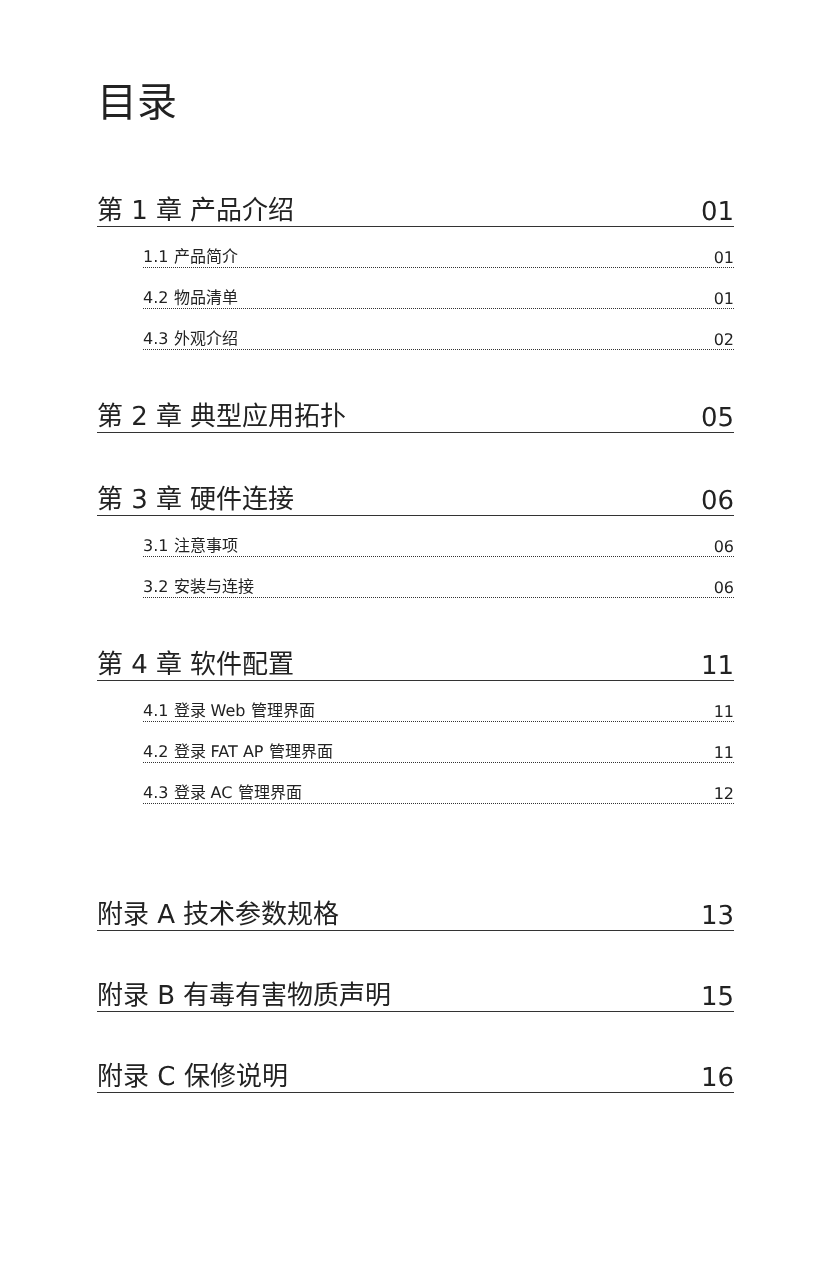目录
第 1 章 产品介绍 01
1.1 产品简介 01
4.2 物品清单 01
4.3 外观介绍 02
第 2 章 典型应用拓扑 05
第 3 章 硬件连接 06
3.1 注意事项 06
3.2 安装与连接 06
第 4 章 软件配置 11
4.1 登录 Web 管理界面 11
4.2 登录 FAT AP 管理界面 11
4.3 登录 AC 管理界面 12
附录 A 技术参数规格 13
附录 B 有毒有害物质声明 15
附录 C 保修说明 16